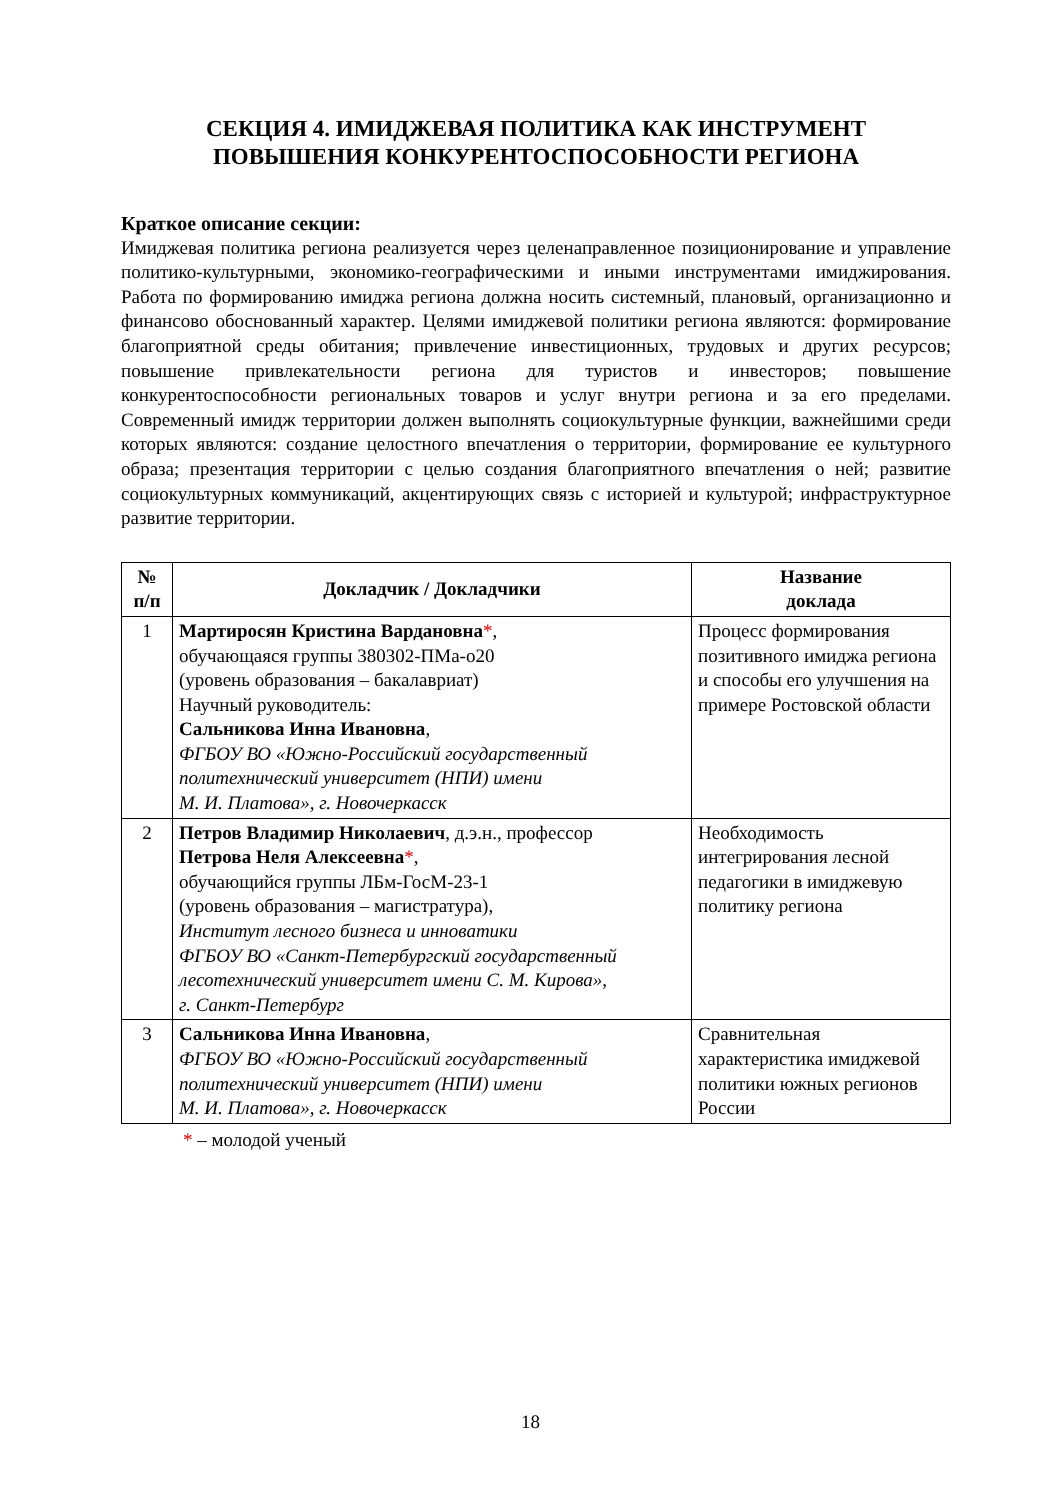СЕКЦИЯ 4. ИМИДЖЕВАЯ ПОЛИТИКА КАК ИНСТРУМЕНТ
ПОВЫШЕНИЯ КОНКУРЕНТОСПОСОБНОСТИ РЕГИОНА
Краткое описание секции:
Имиджевая политика региона реализуется через целенаправленное позиционирование и управление политико-культурными, экономико-географическими и иными инструментами имиджирования. Работа по формированию имиджа региона должна носить системный, плановый, организационно и финансово обоснованный характер. Целями имиджевой политики региона являются: формирование благоприятной среды обитания; привлечение инвестиционных, трудовых и других ресурсов; повышение привлекательности региона для туристов и инвесторов; повышение конкурентоспособности региональных товаров и услуг внутри региона и за его пределами. Современный имидж территории должен выполнять социокультурные функции, важнейшими среди которых являются: создание целостного впечатления о территории, формирование ее культурного образа; презентация территории с целью создания благоприятного впечатления о ней; развитие социокультурных коммуникаций, акцентирующих связь с историей и культурой; инфраструктурное развитие территории.
| № п/п | Докладчик / Докладчики | Название доклада |
| --- | --- | --- |
| 1 | Мартиросян Кристина Вардановна * , обучающаяся группы 380302-ПМа-о20 (уровень образования – бакалавриат) Научный руководитель: Сальникова Инна Ивановна , ФГБОУ ВО «Южно-Российский государственный политехнический университет (НПИ) имени М. И. Платова», г. Новочеркасск | Процесс формирования позитивного имиджа региона и способы его улучшения на примере Ростовской области |
| 2 | Петров Владимир Николаевич , д.э.н., профессор Петрова Неля Алексеевна * , обучающийся группы ЛБм-ГосМ-23-1 (уровень образования – магистратура), Институт лесного бизнеса и инноватики ФГБОУ ВО «Санкт-Петербургский государственный лесотехнический университет имени С. М. Кирова», г. Санкт-Петербург | Необходимость интегрирования лесной педагогики в имиджевую политику региона |
| 3 | Сальникова Инна Ивановна , ФГБОУ ВО «Южно-Российский государственный политехнический университет (НПИ) имени М. И. Платова», г. Новочеркасск | Сравнительная характеристика имиджевой политики южных регионов России |
* – молодой ученый
18